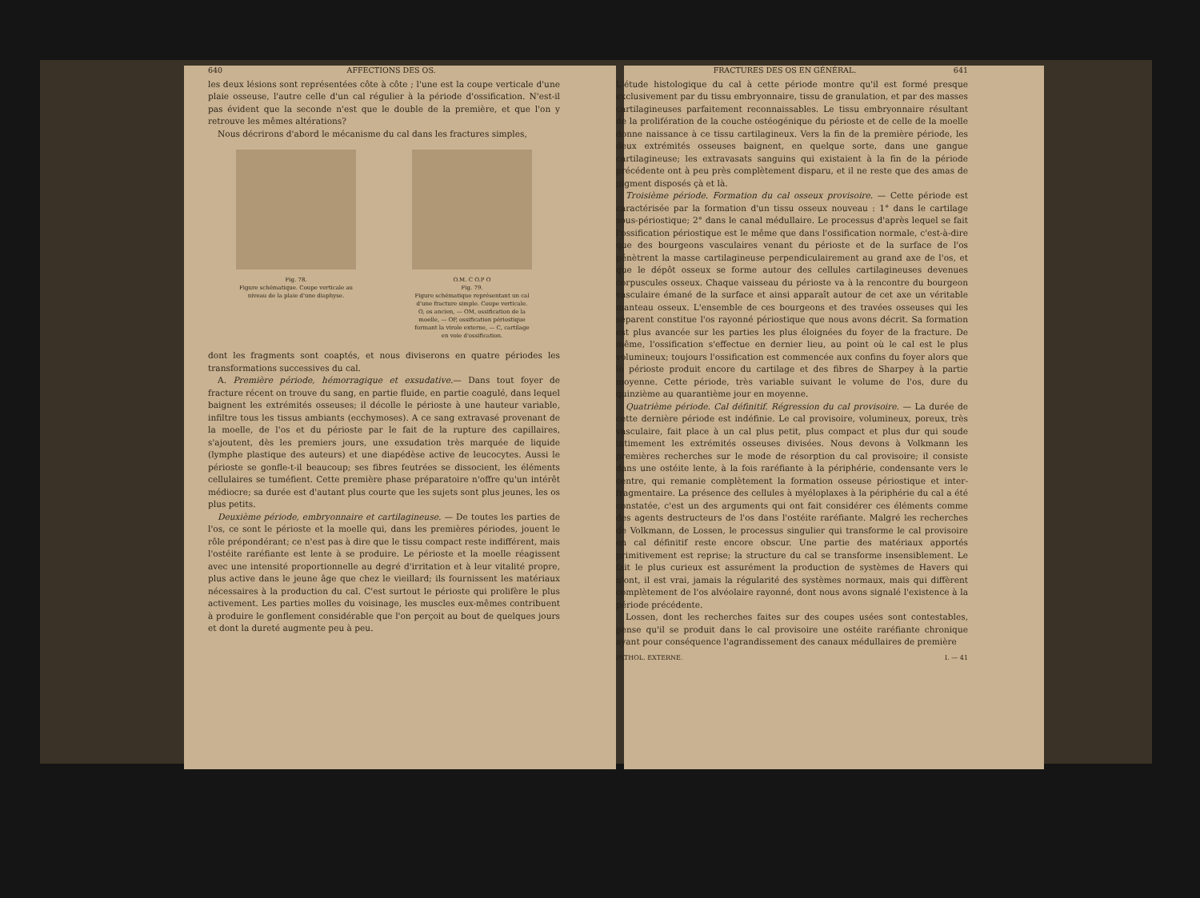640 AFFECTIONS DES OS.
les deux lésions sont représentées côte à côte ; l'une est la coupe verticale d'une plaie osseuse, l'autre celle d'un cal régulier à la période d'ossification. N'est-il pas évident que la seconde n'est que le double de la première, et que l'on y retrouve les mêmes altérations?
Nous décrirons d'abord le mécanisme du cal dans les fractures simples,
Fig. 78.
Figure schématique. Coupe verticale au niveau de la plaie d'une diaphyse.
O.M. C O.P O
Fig. 79.
Figure schématique représentant un cal d'une fracture simple. Coupe verticale.
O, os ancien, — OM, ossification de la moelle, — OP, ossification périostique formant la virole externe, — C, cartilage en voie d'ossification.
dont les fragments sont coaptés, et nous diviserons en quatre périodes les transformations successives du cal.
A. Première période, hémorragique et exsudative.— Dans tout foyer de fracture récent on trouve du sang, en partie fluide, en partie coagulé, dans lequel baignent les extrémités osseuses; il décolle le périoste à une hauteur variable, infiltre tous les tissus ambiants (ecchymoses). A ce sang extravasé provenant de la moelle, de l'os et du périoste par le fait de la rupture des capillaires, s'ajoutent, dès les premiers jours, une exsudation très marquée de liquide (lymphe plastique des auteurs) et une diapédèse active de leucocytes. Aussi le périoste se gonfle-t-il beaucoup; ses fibres feutrées se dissocient, les éléments cellulaires se tuméfient. Cette première phase préparatoire n'offre qu'un intérêt médiocre; sa durée est d'autant plus courte que les sujets sont plus jeunes, les os plus petits.
Deuxième période, embryonnaire et cartilagineuse. — De toutes les parties de l'os, ce sont le périoste et la moelle qui, dans les premières périodes, jouent le rôle prépondérant; ce n'est pas à dire que le tissu compact reste indifférent, mais l'ostéite raréfiante est lente à se produire. Le périoste et la moelle réagissent avec une intensité proportionnelle au degré d'irritation et à leur vitalité propre, plus active dans le jeune âge que chez le vieillard; ils fournissent les matériaux nécessaires à la production du cal. C'est surtout le périoste qui prolifère le plus activement. Les parties molles du voisinage, les muscles eux-mêmes contribuent à produire le gonflement considérable que l'on perçoit au bout de quelques jours et dont la dureté augmente peu à peu.
FRACTURES DES OS EN GÉNÉRAL. 641
L'étude histologique du cal à cette période montre qu'il est formé presque exclusivement par du tissu embryonnaire, tissu de granulation, et par des masses cartilagineuses parfaitement reconnaissables. Le tissu embryonnaire résultant de la prolifération de la couche ostéogénique du périoste et de celle de la moelle donne naissance à ce tissu cartilagineux. Vers la fin de la première période, les deux extrémités osseuses baignent, en quelque sorte, dans une gangue cartilagineuse; les extravasats sanguins qui existaient à la fin de la période précédente ont à peu près complètement disparu, et il ne reste que des amas de pigment disposés çà et là.
Troisième période. Formation du cal osseux provisoire. — Cette période est caractérisée par la formation d'un tissu osseux nouveau : 1° dans le cartilage sous-périostique; 2° dans le canal médullaire. Le processus d'après lequel se fait l'ossification périostique est le même que dans l'ossification normale, c'est-à-dire que des bourgeons vasculaires venant du périoste et de la surface de l'os pénètrent la masse cartilagineuse perpendiculairement au grand axe de l'os, et que le dépôt osseux se forme autour des cellules cartilagineuses devenues corpuscules osseux. Chaque vaisseau du périoste va à la rencontre du bourgeon vasculaire émané de la surface et ainsi apparaît autour de cet axe un véritable manteau osseux. L'ensemble de ces bourgeons et des travées osseuses qui les séparent constitue l'os rayonné périostique que nous avons décrit. Sa formation est plus avancée sur les parties les plus éloignées du foyer de la fracture. De même, l'ossification s'effectue en dernier lieu, au point où le cal est le plus volumineux; toujours l'ossification est commencée aux confins du foyer alors que le périoste produit encore du cartilage et des fibres de Sharpey à la partie moyenne. Cette période, très variable suivant le volume de l'os, dure du quinzième au quarantième jour en moyenne.
Quatrième période. Cal définitif. Régression du cal provisoire. — La durée de cette dernière période est indéfinie. Le cal provisoire, volumineux, poreux, très vasculaire, fait place à un cal plus petit, plus compact et plus dur qui soude intimement les extrémités osseuses divisées. Nous devons à Volkmann les premières recherches sur le mode de résorption du cal provisoire; il consiste dans une ostéite lente, à la fois raréfiante à la périphérie, condensante vers le centre, qui remanie complètement la formation osseuse périostique et inter-fragmentaire. La présence des cellules à myéloplaxes à la périphérie du cal a été constatée, c'est un des arguments qui ont fait considérer ces éléments comme des agents destructeurs de l'os dans l'ostéite raréfiante. Malgré les recherches de Volkmann, de Lossen, le processus singulier qui transforme le cal provisoire en cal définitif reste encore obscur. Une partie des matériaux apportés primitivement est reprise; la structure du cal se transforme insensiblement. Le fait le plus curieux est assurément la production de systèmes de Havers qui n'ont, il est vrai, jamais la régularité des systèmes normaux, mais qui diffèrent complètement de l'os alvéolaire rayonné, dont nous avons signalé l'existence à la période précédente.
Lossen, dont les recherches faites sur des coupes usées sont contestables, pense qu'il se produit dans le cal provisoire une ostéite raréfiante chronique ayant pour conséquence l'agrandissement des canaux médullaires de première
PATHOL. EXTERNE. I. — 41